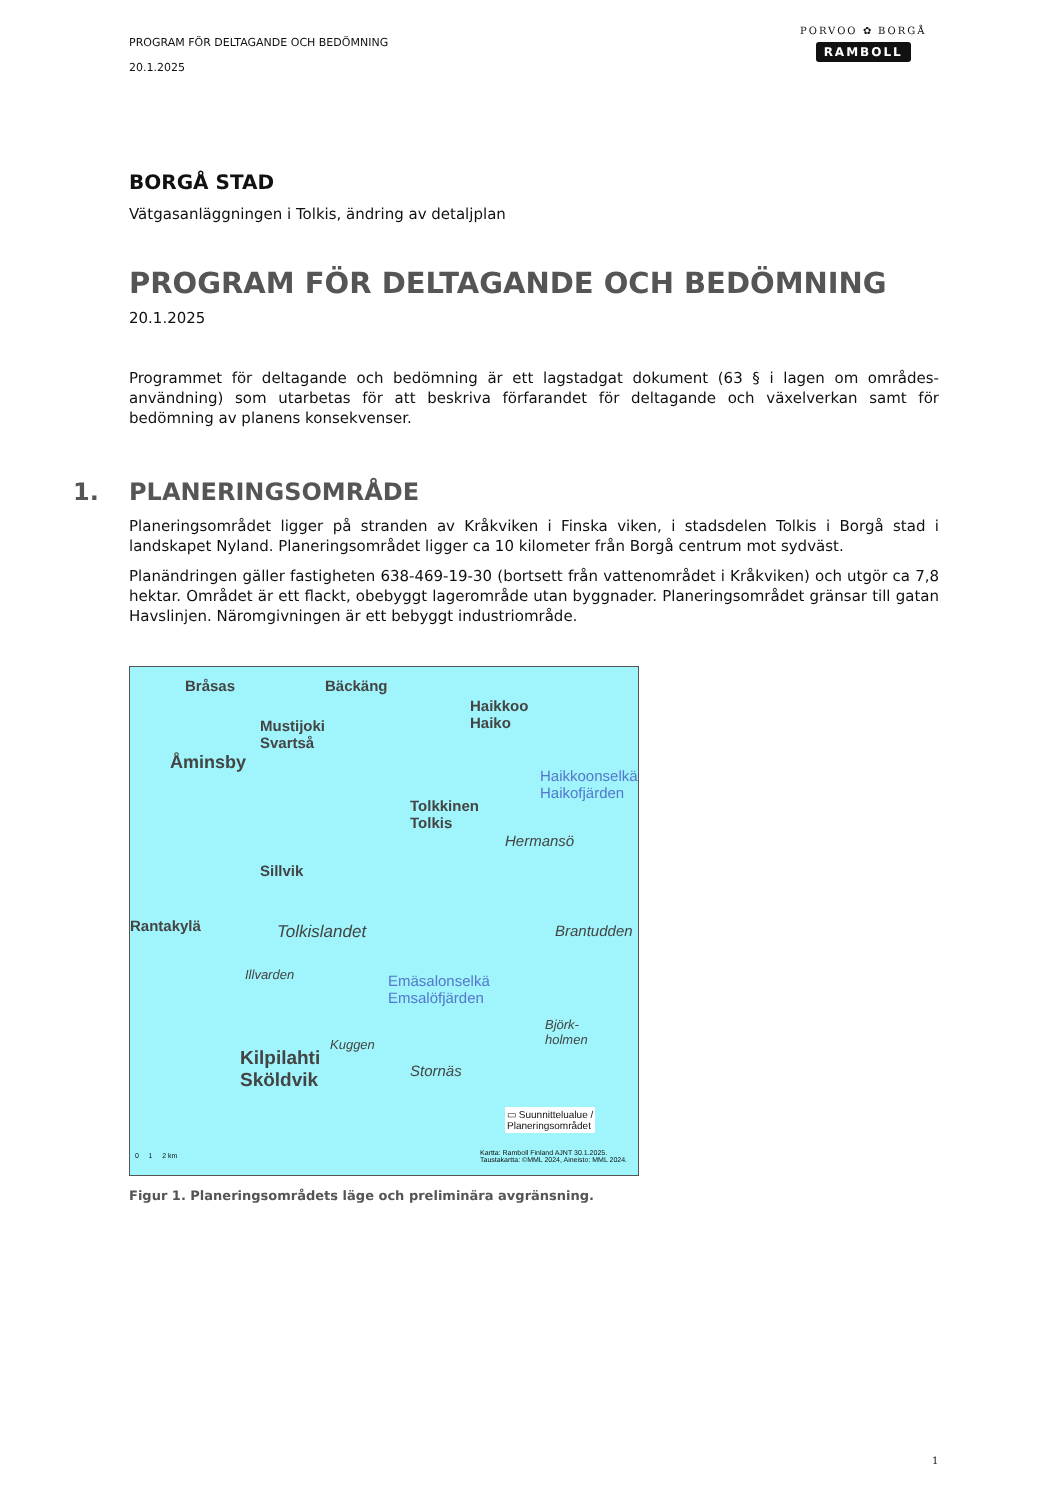PROGRAM FÖR DELTAGANDE OCH BEDÖMNING
20.1.2025
PORVOO ✿ BORGÅ
RAMBOLL
BORGÅ STAD
Vätgasanläggningen i Tolkis, ändring av detaljplan
PROGRAM FÖR DELTAGANDE OCH BEDÖMNING
20.1.2025
Programmet för deltagande och bedömning är ett lagstadgat dokument (63 § i lagen om områdes-användning) som utarbetas för att beskriva förfarandet för deltagande och växelverkan samt för bedömning av planens konsekvenser.
1. PLANERINGSOMRÅDE
Planeringsområdet ligger på stranden av Kråkviken i Finska viken, i stadsdelen Tolkis i Borgå stad i landskapet Nyland. Planeringsområdet ligger ca 10 kilometer från Borgå centrum mot sydväst.
Planändringen gäller fastigheten 638-469-19-30 (bortsett från vattenområdet i Kråkviken) och utgör ca 7,8 hektar. Området är ett flackt, obebyggt lagerområde utan byggnader. Planeringsområdet gränsar till gatan Havslinjen. Näromgivningen är ett bebyggt industriområde.
Bråsas Bäckäng
Haikkoo
Haiko
Mustijoki
Svartså
Åminsby
Haikkoonselkä
Haikofjärden
Tolkkinen
Tolkis
Hermansö
Sillvik
Rantakylä Tolkislandet Brantudden
Illvarden
Emäsalonselkä
Emsalöfjärden
Björk-
holmen
Kuggen
Kilpilahti
Sköldvik
Stornäs
▭ Suunnittelualue /
Planeringsområdet
0 1 2 km
Kartta: Ramboll Finland AJNT 30.1.2025.
Taustakartta: ©MML 2024, Aineisto: MML 2024.
Figur 1. Planeringsområdets läge och preliminära avgränsning.
1